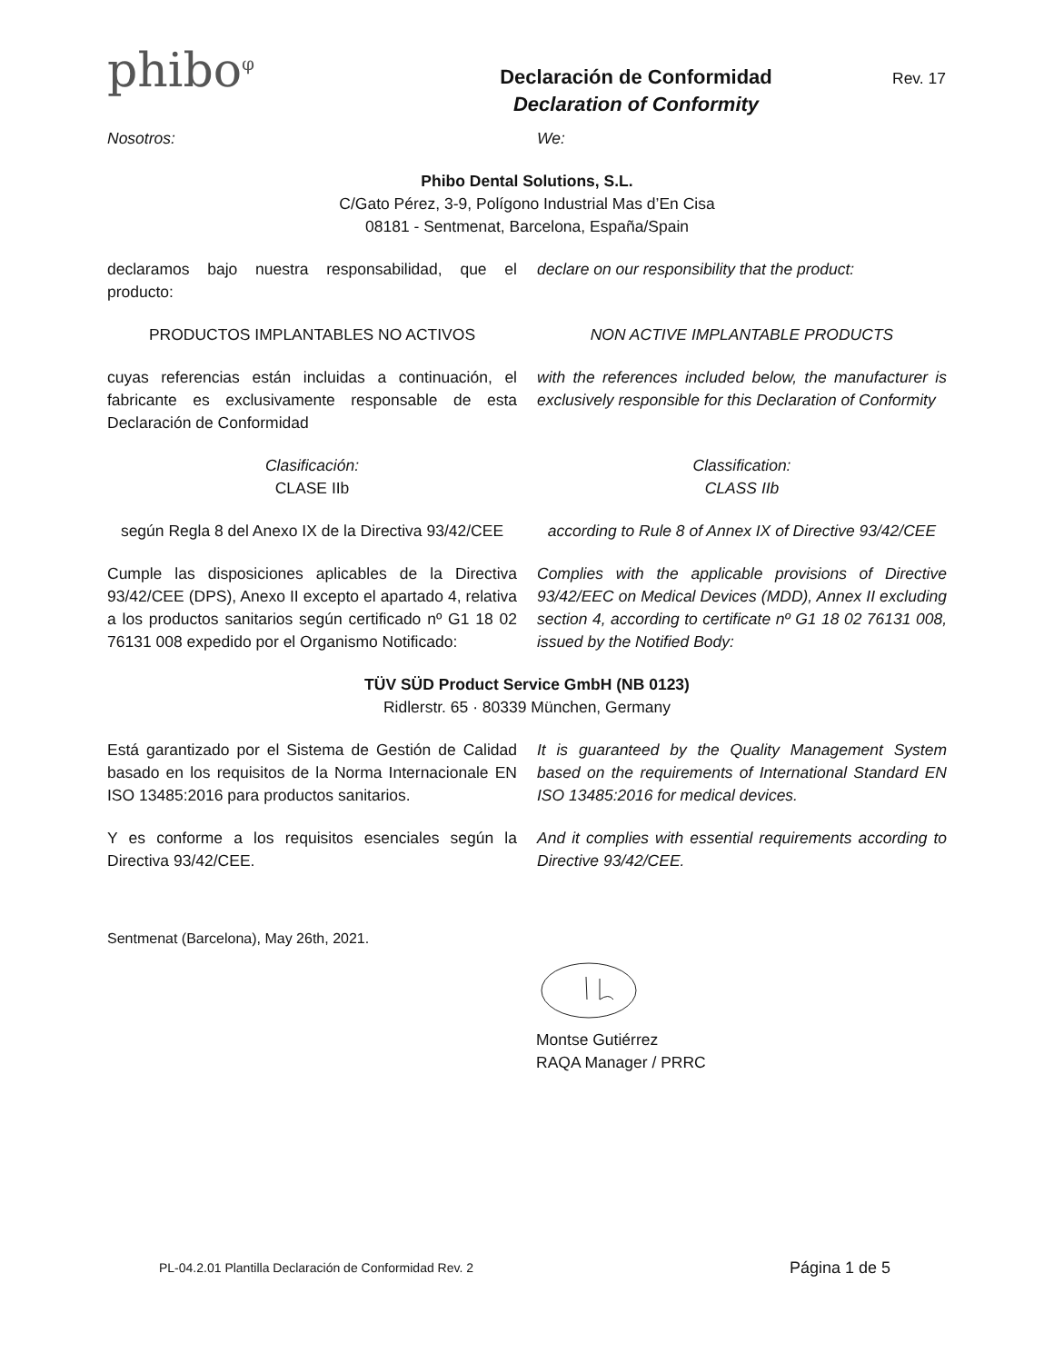phibo<sup>φ</sup>
Declaración de Conformidad
Declaration of Conformity
Rev. 17
Nosotros: We:
Phibo Dental Solutions, S.L.
C/Gato Pérez, 3-9, Polígono Industrial Mas d’En Cisa
08181 - Sentmenat, Barcelona, España/Spain
declaramos bajo nuestra responsabilidad, que el producto:
declare on our responsibility that the product:
PRODUCTOS IMPLANTABLES NO ACTIVOS
NON ACTIVE IMPLANTABLE PRODUCTS
cuyas referencias están incluidas a continuación, el fabricante es exclusivamente responsable de esta Declaración de Conformidad
with the references included below, the manufacturer is exclusively responsible for this Declaration of Conformity
Clasificación:
CLASE IIb
Classification:
CLASS IIb
según Regla 8 del Anexo IX de la Directiva 93/42/CEE
according to Rule 8 of Annex IX of Directive 93/42/CEE
Cumple las disposiciones aplicables de la Directiva 93/42/CEE (DPS), Anexo II excepto el apartado 4, relativa a los productos sanitarios según certificado nº G1 18 02 76131 008 expedido por el Organismo Notificado:
Complies with the applicable provisions of Directive 93/42/EEC on Medical Devices (MDD), Annex II excluding section 4, according to certificate nº G1 18 02 76131 008, issued by the Notified Body:
TÜV SÜD Product Service GmbH (NB 0123)
Ridlerstr. 65 · 80339 München, Germany
Está garantizado por el Sistema de Gestión de Calidad basado en los requisitos de la Norma Internacionale EN ISO 13485:2016 para productos sanitarios.
It is guaranteed by the Quality Management System based on the requirements of International Standard EN ISO 13485:2016 for medical devices.
Y es conforme a los requisitos esenciales según la Directiva 93/42/CEE.
And it complies with essential requirements according to Directive 93/42/CEE.
Sentmenat (Barcelona), May 26th, 2021.
Montse Gutiérrez
RAQA Manager / PRRC
PL-04.2.01 Plantilla Declaración de Conformidad Rev. 2 Página 1 de 5